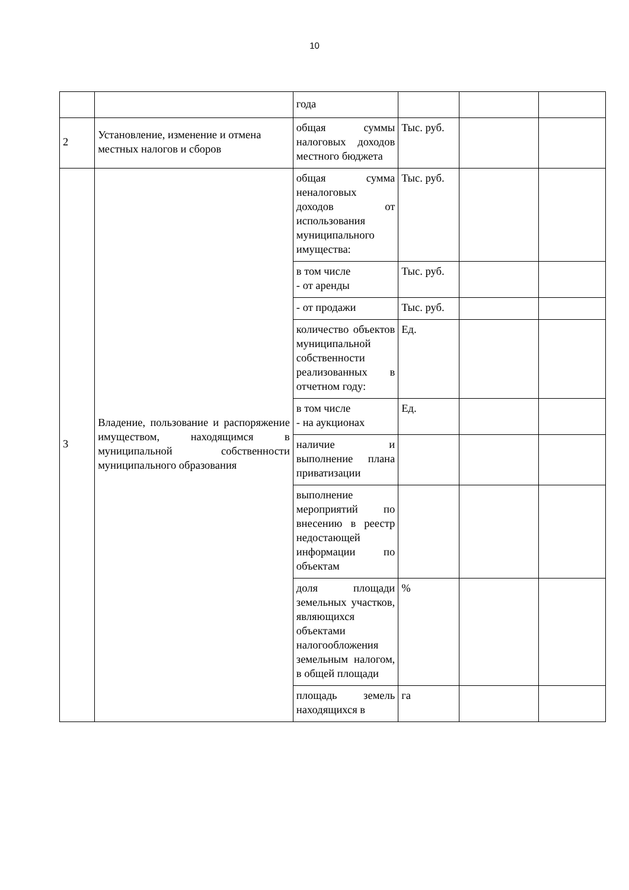10
| | | года | | | |
| 2 | Установление, изменение и отмена местных налогов и сборов | общая суммы налоговых доходов местного бюджета | Тыс. руб. | | |
| 3 | Владение, пользование и распоряжение имуществом, находящимся в муниципальной собственности муниципального образования | общая сумма неналоговых доходов от использования муниципального имущества: | Тыс. руб. | | |
| | | в том числе - от аренды | Тыс. руб. | | |
| | | - от продажи | Тыс. руб. | | |
| | | количество объектов муниципальной собственности реализованных в отчетном году: | Ед. | | |
| | | в том числе - на аукционах | Ед. | | |
| | | наличие и выполнение плана приватизации | | | |
| | | выполнение мероприятий по внесению в реестр недостающей информации по объектам | | | |
| | | доля площади земельных участков, являющихся объектами налогообложения земельным налогом, в общей площади | % | | |
| | | площадь земель находящихся в | га | | |